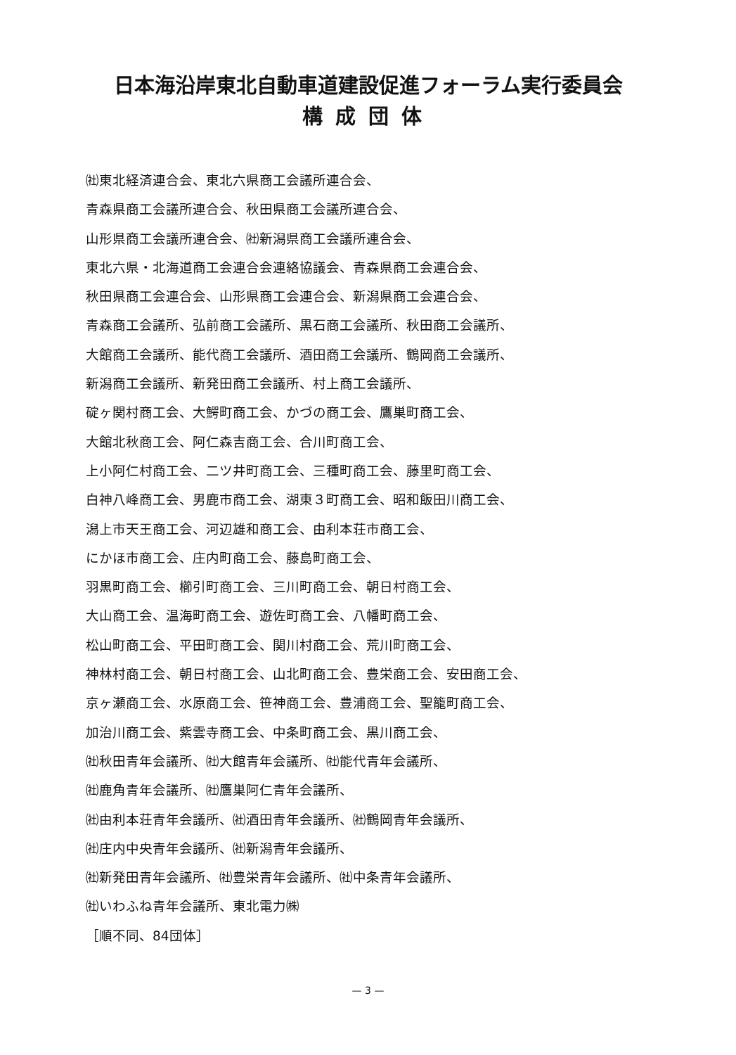日本海沿岸東北自動車道建設促進フォーラム実行委員会
構成団体
㈳東北経済連合会、東北六県商工会議所連合会、
青森県商工会議所連合会、秋田県商工会議所連合会、
山形県商工会議所連合会、㈳新潟県商工会議所連合会、
東北六県・北海道商工会連合会連絡協議会、青森県商工会連合会、
秋田県商工会連合会、山形県商工会連合会、新潟県商工会連合会、
青森商工会議所、弘前商工会議所、黒石商工会議所、秋田商工会議所、
大館商工会議所、能代商工会議所、酒田商工会議所、鶴岡商工会議所、
新潟商工会議所、新発田商工会議所、村上商工会議所、
碇ヶ関村商工会、大鰐町商工会、かづの商工会、鷹巣町商工会、
大館北秋商工会、阿仁森吉商工会、合川町商工会、
上小阿仁村商工会、二ツ井町商工会、三種町商工会、藤里町商工会、
白神八峰商工会、男鹿市商工会、湖東３町商工会、昭和飯田川商工会、
潟上市天王商工会、河辺雄和商工会、由利本荘市商工会、
にかほ市商工会、庄内町商工会、藤島町商工会、
羽黒町商工会、櫛引町商工会、三川町商工会、朝日村商工会、
大山商工会、温海町商工会、遊佐町商工会、八幡町商工会、
松山町商工会、平田町商工会、関川村商工会、荒川町商工会、
神林村商工会、朝日村商工会、山北町商工会、豊栄商工会、安田商工会、
京ヶ瀬商工会、水原商工会、笹神商工会、豊浦商工会、聖籠町商工会、
加治川商工会、紫雲寺商工会、中条町商工会、黒川商工会、
㈳秋田青年会議所、㈳大館青年会議所、㈳能代青年会議所、
㈳鹿角青年会議所、㈳鷹巣阿仁青年会議所、
㈳由利本荘青年会議所、㈳酒田青年会議所、㈳鶴岡青年会議所、
㈳庄内中央青年会議所、㈳新潟青年会議所、
㈳新発田青年会議所、㈳豊栄青年会議所、㈳中条青年会議所、
㈳いわふね青年会議所、東北電力㈱
［順不同、84団体］
— 3 —